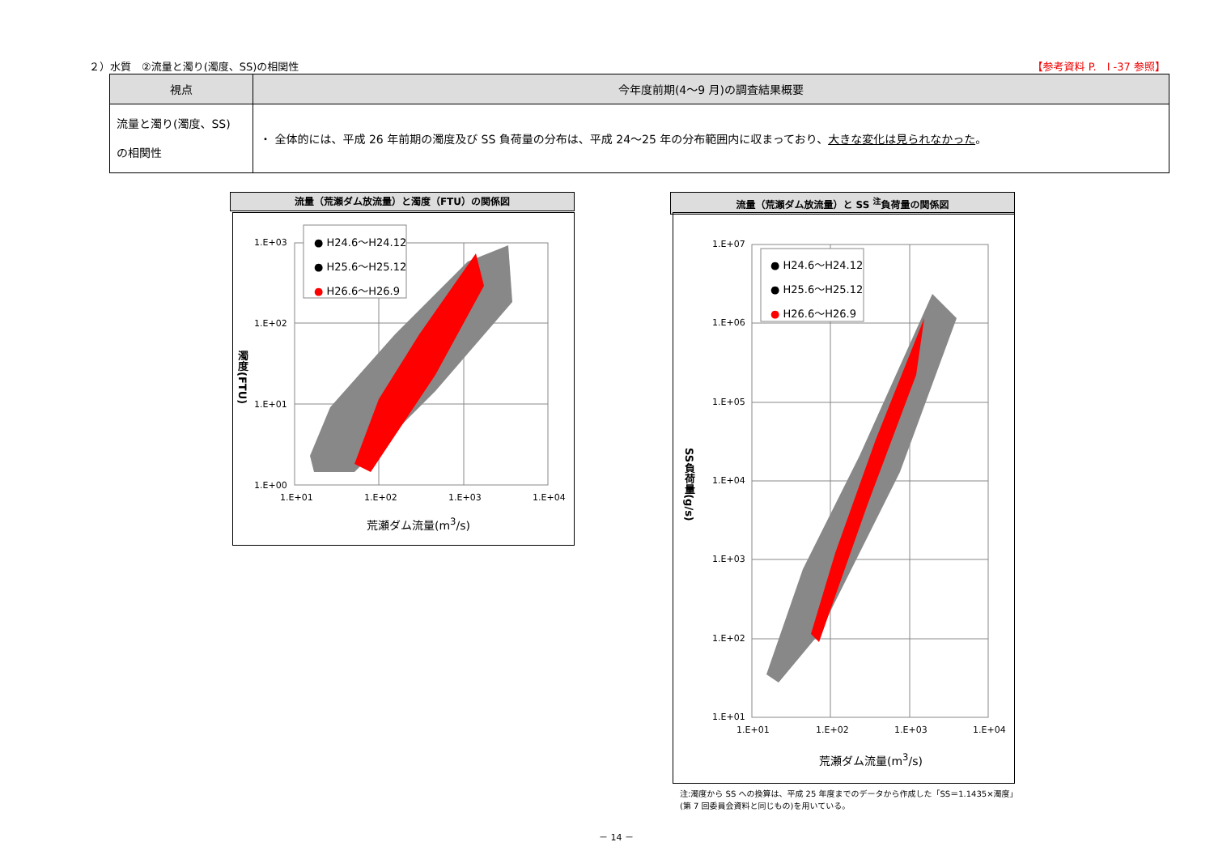２）水質　②流量と濁り(濁度、SS)の相関性 【参考資料 P.　I -37 参照】
| 視点 | 今年度前期(4～9 月)の調査結果概要 |
| --- | --- |
| 流量と濁り(濁度、SS) の相関性 | ・ 全体的には、平成 26 年前期の濁度及び SS 負荷量の分布は、平成 24～25 年の分布範囲内に収まっており、 大きな変化は見られなかった 。 |
流量（荒瀬ダム放流量）と濁度（FTU）の関係図
● H24.6～H24.12
● H25.6～H25.12
● H26.6～H26.9
1.E+03
1.E+02
1.E+01
1.E+00
1.E+01 1.E+02 1.E+03 1.E+04
濁度(FTU)
荒瀬ダム流量(m<sup>3</sup>/s)
流量（荒瀬ダム放流量）と SS <sup>注</sup>負荷量の関係図
● H24.6～H24.12
● H25.6～H25.12
● H26.6～H26.9
1.E+07
1.E+06
1.E+05
1.E+04
1.E+03
1.E+02
1.E+01
1.E+01 1.E+02 1.E+03 1.E+04
SS負荷量(g/s)
荒瀬ダム流量(m<sup>3</sup>/s)
注:濁度から SS への換算は、平成 25 年度までのデータから作成した「SS＝1.1435×濁度」(第 7 回委員会資料と同じもの)を用いている。
－ 14 －